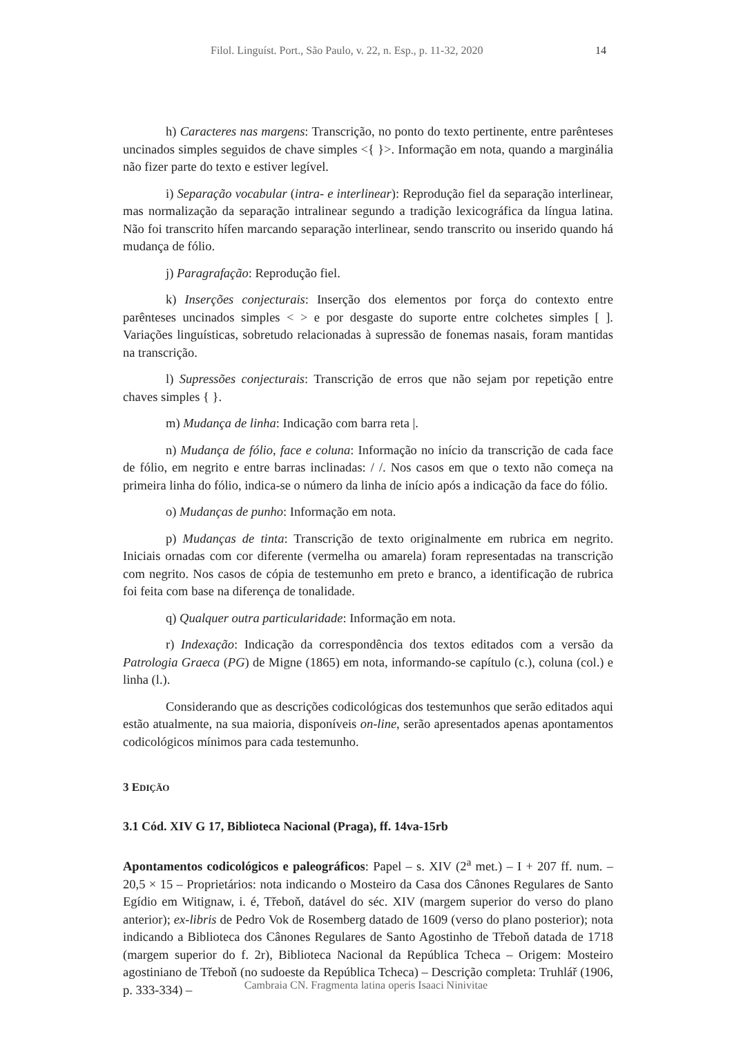Filol. Linguíst. Port., São Paulo, v. 22, n. Esp., p. 11-32, 2020 14
h) Caracteres nas margens: Transcrição, no ponto do texto pertinente, entre parênteses uncinados simples seguidos de chave simples <{ }>. Informação em nota, quando a marginália não fizer parte do texto e estiver legível.
i) Separação vocabular (intra- e interlinear): Reprodução fiel da separação interlinear, mas normalização da separação intralinear segundo a tradição lexicográfica da língua latina. Não foi transcrito hífen marcando separação interlinear, sendo transcrito ou inserido quando há mudança de fólio.
j) Paragrafação: Reprodução fiel.
k) Inserções conjecturais: Inserção dos elementos por força do contexto entre parênteses uncinados simples < > e por desgaste do suporte entre colchetes simples [ ]. Variações linguísticas, sobretudo relacionadas à supressão de fonemas nasais, foram mantidas na transcrição.
l) Supressões conjecturais: Transcrição de erros que não sejam por repetição entre chaves simples { }.
m) Mudança de linha: Indicação com barra reta |.
n) Mudança de fólio, face e coluna: Informação no início da transcrição de cada face de fólio, em negrito e entre barras inclinadas: / /. Nos casos em que o texto não começa na primeira linha do fólio, indica-se o número da linha de início após a indicação da face do fólio.
o) Mudanças de punho: Informação em nota.
p) Mudanças de tinta: Transcrição de texto originalmente em rubrica em negrito. Iniciais ornadas com cor diferente (vermelha ou amarela) foram representadas na transcrição com negrito. Nos casos de cópia de testemunho em preto e branco, a identificação de rubrica foi feita com base na diferença de tonalidade.
q) Qualquer outra particularidade: Informação em nota.
r) Indexação: Indicação da correspondência dos textos editados com a versão da Patrologia Graeca (PG) de Migne (1865) em nota, informando-se capítulo (c.), coluna (col.) e linha (l.).
Considerando que as descrições codicológicas dos testemunhos que serão editados aqui estão atualmente, na sua maioria, disponíveis on-line, serão apresentados apenas apontamentos codicológicos mínimos para cada testemunho.
3 EDIÇÃO
3.1 Cód. XIV G 17, Biblioteca Nacional (Praga), ff. 14va-15rb
Apontamentos codicológicos e paleográficos: Papel – s. XIV (2<sup>a</sup> met.) – I + 207 ff. num. – 20,5 × 15 – Proprietários: nota indicando o Mosteiro da Casa dos Cânones Regulares de Santo Egídio em Witignaw, i. é, Třeboň, datável do séc. XIV (margem superior do verso do plano anterior); ex-libris de Pedro Vok de Rosemberg datado de 1609 (verso do plano posterior); nota indicando a Biblioteca dos Cânones Regulares de Santo Agostinho de Třeboň datada de 1718 (margem superior do f. 2r), Biblioteca Nacional da República Tcheca – Origem: Mosteiro agostiniano de Třeboň (no sudoeste da República Tcheca) – Descrição completa: Truhlář (1906, p. 333-334) –
Cambraia CN. Fragmenta latina operis Isaaci Ninivitae